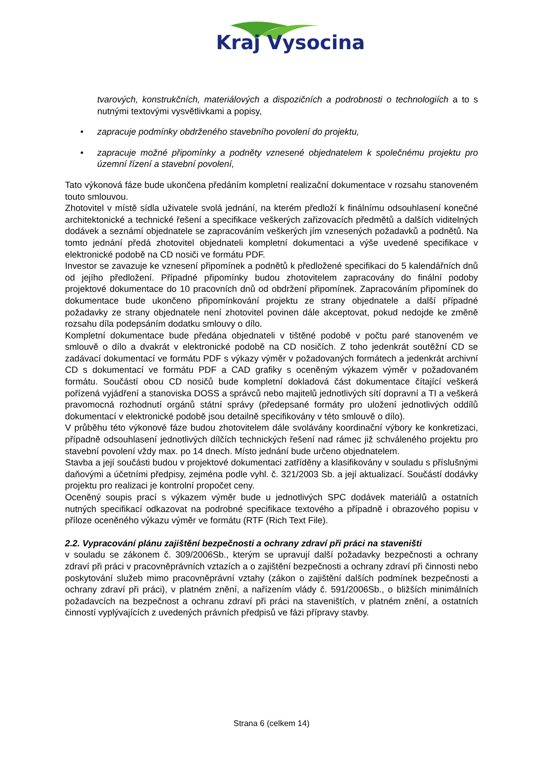Kraj Vysocina
tvarových, konstrukčních, materiálových a dispozičních a podrobnosti o technologiích a to s nutnými textovými vysvětlivkami a popisy,
• zapracuje podmínky obdrženého stavebního povolení do projektu,
• zapracuje možné připomínky a podněty vznesené objednatelem k společnému projektu pro územní řízení a stavební povolení,
Tato výkonová fáze bude ukončena předáním kompletní realizační dokumentace v rozsahu stanoveném touto smlouvou.
Zhotovitel v místě sídla uživatele svolá jednání, na kterém předloží k finálnímu odsouhlasení konečné architektonické a technické řešení a specifikace veškerých zařizovacích předmětů a dalších viditelných dodávek a seznámí objednatele se zapracováním veškerých jím vznesených požadavků a podnětů. Na tomto jednání předá zhotovitel objednateli kompletní dokumentaci a výše uvedené specifikace v elektronické podobě na CD nosiči ve formátu PDF.
Investor se zavazuje ke vznesení připomínek a podnětů k předložené specifikaci do 5 kalendářních dnů od jejího předložení. Případné připomínky budou zhotovitelem zapracovány do finální podoby projektové dokumentace do 10 pracovních dnů od obdržení připomínek. Zapracováním připomínek do dokumentace bude ukončeno připomínkování projektu ze strany objednatele a další případné požadavky ze strany objednatele není zhotovitel povinen dále akceptovat, pokud nedojde ke změně rozsahu díla podepsáním dodatku smlouvy o dílo.
Kompletní dokumentace bude předána objednateli v tištěné podobě v počtu paré stanoveném ve smlouvě o dílo a dvakrát v elektronické podobě na CD nosičích. Z toho jedenkrát soutěžní CD se zadávací dokumentací ve formátu PDF s výkazy výměr v požadovaných formátech a jedenkrát archivní CD s dokumentací ve formátu PDF a CAD grafiky s oceněným výkazem výměr v požadovaném formátu. Součástí obou CD nosičů bude kompletní dokladová část dokumentace čítající veškerá pořízená vyjádření a stanoviska DOSS a správců nebo majitelů jednotlivých sítí dopravní a TI a veškerá pravomocná rozhodnutí orgánů státní správy (předepsané formáty pro uložení jednotlivých oddílů dokumentací v elektronické podobě jsou detailně specifikovány v této smlouvě o dílo).
V průběhu této výkonové fáze budou zhotovitelem dále svolávány koordinační výbory ke konkretizaci, případně odsouhlasení jednotlivých dílčích technických řešení nad rámec již schváleného projektu pro stavební povolení vždy max. po 14 dnech. Místo jednání bude určeno objednatelem.
Stavba a její součásti budou v projektové dokumentaci zatříděny a klasifikovány v souladu s příslušnými daňovými a účetními předpisy, zejména podle vyhl. č. 321/2003 Sb. a její aktualizací. Součástí dodávky projektu pro realizaci je kontrolní propočet ceny.
Oceněný soupis prací s výkazem výměr bude u jednotlivých SPC dodávek materiálů a ostatních nutných specifikací odkazovat na podrobné specifikace textového a případně i obrazového popisu v příloze oceněného výkazu výměr ve formátu (RTF (Rich Text File).
2.2. Vypracování plánu zajištění bezpečnosti a ochrany zdraví při práci na staveništi
v souladu se zákonem č. 309/2006Sb., kterým se upravují další požadavky bezpečnosti a ochrany zdraví při práci v pracovněprávních vztazích a o zajištění bezpečnosti a ochrany zdraví při činnosti nebo poskytování služeb mimo pracovněprávní vztahy (zákon o zajištění dalších podmínek bezpečnosti a ochrany zdraví při práci), v platném znění, a nařízením vlády č. 591/2006Sb., o bližších minimálních požadavcích na bezpečnost a ochranu zdraví při práci na staveništích, v platném znění, a ostatních činností vyplývajících z uvedených právních předpisů ve fázi přípravy stavby.
Strana 6 (celkem 14)